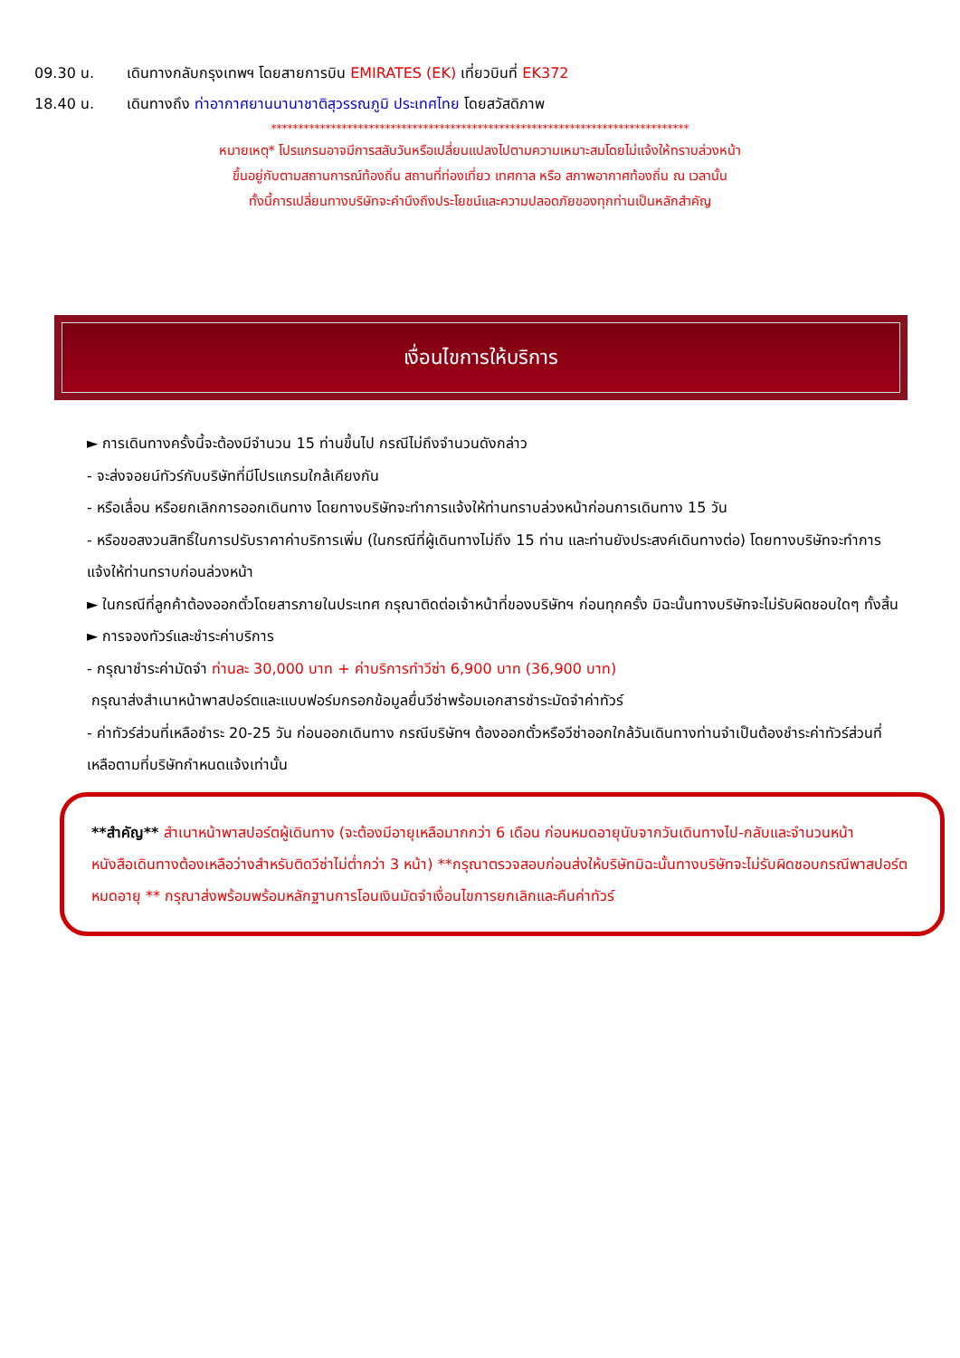09.30 น. เดินทางกลับกรุงเทพฯ โดยสายการบิน EMIRATES (EK) เที่ยวบินที่ EK372
18.40 น. เดินทางถึง ท่าอากาศยานนานาชาติสุวรรณภูมิ ประเทศไทย โดยสวัสดิภาพ
*****************************************************************************
หมายเหตุ* โปรแกรมอาจมีการสลับวันหรือเปลี่ยนแปลงไปตามความเหมาะสมโดยไม่แจ้งให้ทราบล่วงหน้า
ขึ้นอยู่กับตามสถานการณ์ท้องถิ่น สถานที่ท่องเที่ยว เทศกาล หรือ สภาพอากาศท้องถิ่น ณ เวลานั้น
ทั้งนี้การเปลี่ยนทางบริษัทจะคำนึงถึงประโยชน์และความปลอดภัยของทุกท่านเป็นหลักสำคัญ
เงื่อนไขการให้บริการ
► การเดินทางครั้งนี้จะต้องมีจำนวน 15 ท่านขึ้นไป กรณีไม่ถึงจำนวนดังกล่าว
- จะส่งจอยน์ทัวร์กับบริษัทที่มีโปรแกรมใกล้เคียงกัน
- หรือเลื่อน หรือยกเลิกการออกเดินทาง โดยทางบริษัทจะทำการแจ้งให้ท่านทราบล่วงหน้าก่อนการเดินทาง 15 วัน
- หรือขอสงวนสิทธิ์ในการปรับราคาค่าบริการเพิ่ม (ในกรณีที่ผู้เดินทางไม่ถึง 15 ท่าน และท่านยังประสงค์เดินทางต่อ) โดยทางบริษัทจะทำการแจ้งให้ท่านทราบก่อนล่วงหน้า
► ในกรณีที่ลูกค้าต้องออกตั๋วโดยสารภายในประเทศ กรุณาติดต่อเจ้าหน้าที่ของบริษัทฯ ก่อนทุกครั้ง มิฉะนั้นทางบริษัทจะไม่รับผิดชอบใดๆ ทั้งสิ้น
► การจองทัวร์และชำระค่าบริการ
- กรุณาชำระค่ามัดจำ ท่านละ 30,000 บาท + ค่าบริการทำวีซ่า 6,900 บาท (36,900 บาท)
กรุณาส่งสำเนาหน้าพาสปอร์ตและแบบฟอร์มกรอกข้อมูลยื่นวีซ่าพร้อมเอกสารชำระมัดจำค่าทัวร์
- ค่าทัวร์ส่วนที่เหลือชำระ 20-25 วัน ก่อนออกเดินทาง กรณีบริษัทฯ ต้องออกตั๋วหรือวีซ่าออกใกล้วันเดินทางท่านจำเป็นต้องชำระค่าทัวร์ส่วนที่เหลือตามที่บริษัทกำหนดแจ้งเท่านั้น
**สำคัญ** สำเนาหน้าพาสปอร์ตผู้เดินทาง (จะต้องมีอายุเหลือมากกว่า 6 เดือน ก่อนหมดอายุนับจากวันเดินทางไป-กลับและจำนวนหน้าหนังสือเดินทางต้องเหลือว่างสำหรับติดวีซ่าไม่ต่ำกว่า 3 หน้า) **กรุณาตรวจสอบก่อนส่งให้บริษัทมิฉะนั้นทางบริษัทจะไม่รับผิดชอบกรณีพาสปอร์ตหมดอายุ ** กรุณาส่งพร้อมพร้อมหลักฐานการโอนเงินมัดจำเงื่อนไขการยกเลิกและคืนค่าทัวร์